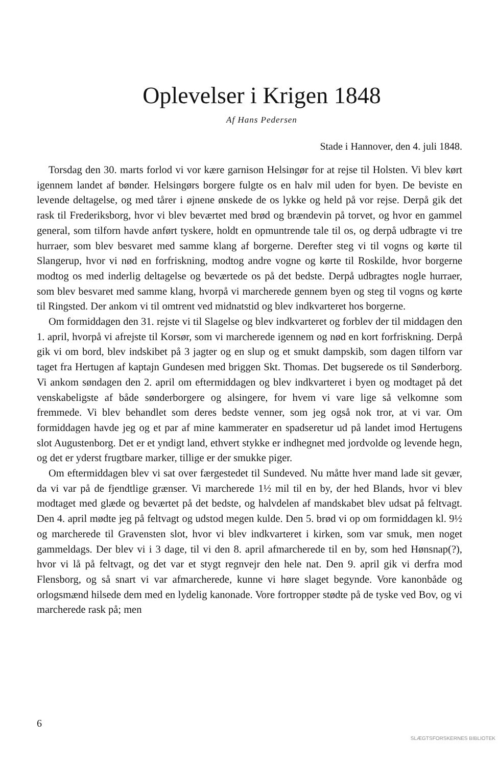Oplevelser i Krigen 1848
Af Hans Pedersen
Stade i Hannover, den 4. juli 1848.
Torsdag den 30. marts forlod vi vor kære garnison Helsingør for at rejse til Holsten. Vi blev kørt igennem landet af bønder. Helsingørs borgere fulgte os en halv mil uden for byen. De beviste en levende deltagelse, og med tårer i øjnene ønskede de os lykke og held på vor rejse. Derpå gik det rask til Frederiksborg, hvor vi blev beværtet med brød og brændevin på torvet, og hvor en gammel general, som tilforn havde anført tyskere, holdt en opmuntrende tale til os, og derpå udbragte vi tre hurraer, som blev besvaret med samme klang af borgerne. Derefter steg vi til vogns og kørte til Slangerup, hvor vi nød en forfriskning, modtog andre vogne og kørte til Roskilde, hvor borgerne modtog os med inderlig deltagelse og beværtede os på det bedste. Derpå udbragtes nogle hurraer, som blev besvaret med samme klang, hvorpå vi marcherede gennem byen og steg til vogns og kørte til Ringsted. Der ankom vi til omtrent ved midnatstid og blev indkvarteret hos borgerne.
Om formiddagen den 31. rejste vi til Slagelse og blev indkvarteret og forblev der til middagen den 1. april, hvorpå vi afrejste til Korsør, som vi marcherede igennem og nød en kort forfriskning. Derpå gik vi om bord, blev indskibet på 3 jagter og en slup og et smukt dampskib, som dagen tilforn var taget fra Hertugen af kaptajn Gundesen med briggen Skt. Thomas. Det bugserede os til Sønderborg. Vi ankom søndagen den 2. april om eftermiddagen og blev indkvarteret i byen og modtaget på det venskabeligste af både sønderborgere og alsingere, for hvem vi vare lige så velkomne som fremmede. Vi blev behandlet som deres bedste venner, som jeg også nok tror, at vi var. Om formiddagen havde jeg og et par af mine kammerater en spadseretur ud på landet imod Hertugens slot Augustenborg. Det er et yndigt land, ethvert stykke er indhegnet med jordvolde og levende hegn, og det er yderst frugtbare marker, tillige er der smukke piger.
Om eftermiddagen blev vi sat over færgestedet til Sundeved. Nu måtte hver mand lade sit gevær, da vi var på de fjendtlige grænser. Vi marcherede 1½ mil til en by, der hed Blands, hvor vi blev modtaget med glæde og beværtet på det bedste, og halvdelen af mandskabet blev udsat på feltvagt. Den 4. april mødte jeg på feltvagt og udstod megen kulde. Den 5. brød vi op om formiddagen kl. 9½ og marcherede til Gravensten slot, hvor vi blev indkvarteret i kirken, som var smuk, men noget gammeldags. Der blev vi i 3 dage, til vi den 8. april afmarcherede til en by, som hed Hønsnap(?), hvor vi lå på feltvagt, og det var et stygt regnvejr den hele nat. Den 9. april gik vi derfra mod Flensborg, og så snart vi var afmarcherede, kunne vi høre slaget begynde. Vore kanonbåde og orlogsmænd hilsede dem med en lydelig kanonade. Vore fortropper stødte på de tyske ved Bov, og vi marcherede rask på; men
6
SLÆGTSFORSKERNES BIBLIOTEK